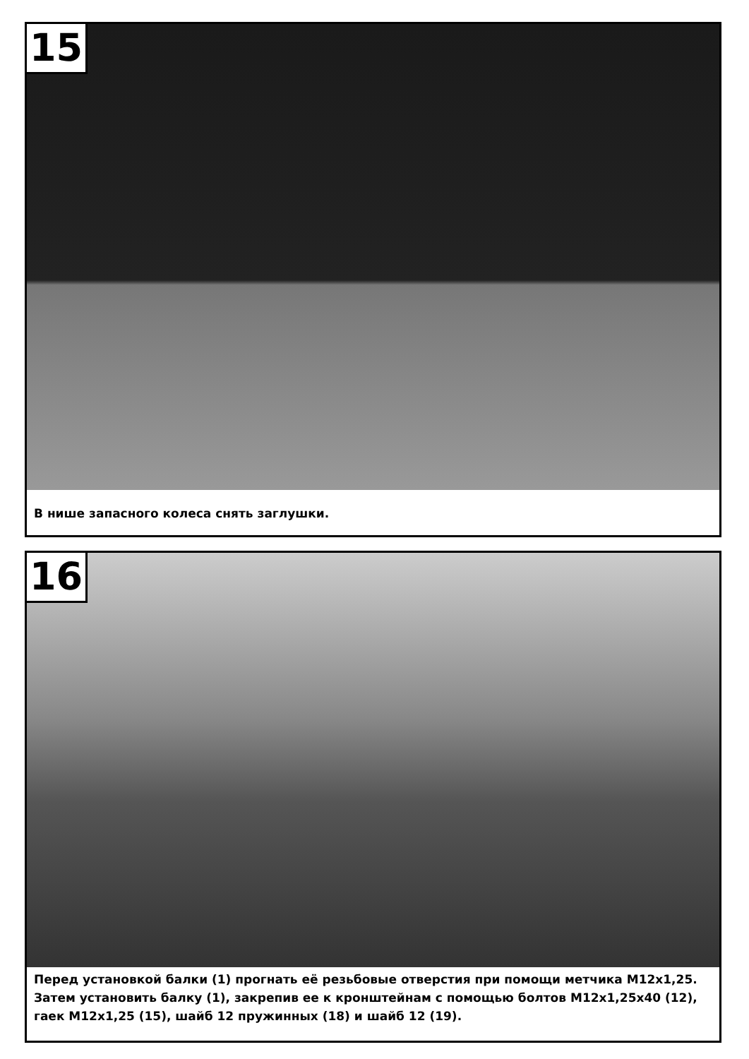15
В нише запасного колеса снять заглушки.
16
Перед установкой балки (1) прогнать её резьбовые отверстия при помощи метчика M12x1,25. Затем установить балку (1), закрепив ее к кронштейнам с помощью болтов M12x1,25x40 (12), гаек M12x1,25 (15), шайб 12 пружинных (18) и шайб 12 (19).